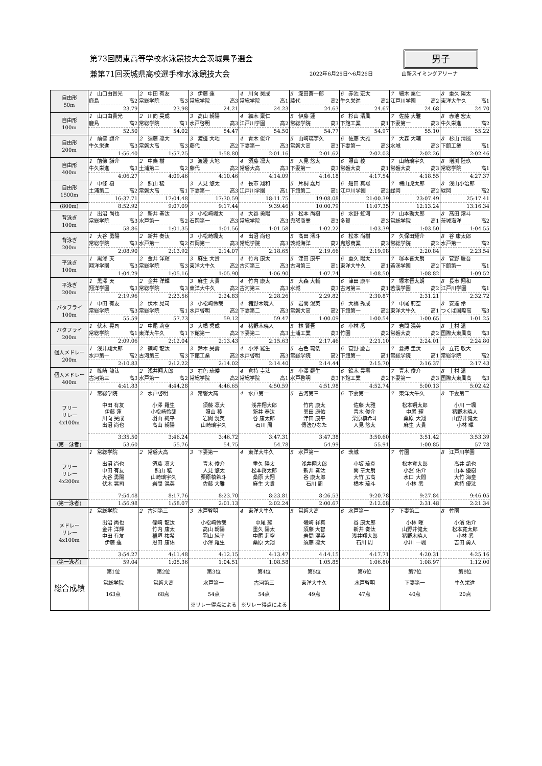男子
第73回関東高等学校水泳競技大会茨城県予選会
兼第71回茨城県高校選手権水泳競技大会
2022年6月25日～6月26日 山新スイミングアリーナ
| 自由形 50m | 1 山口由貴光 | 2 中田 有友 | 3 伊藤 蓮 | 4 川向 昊成 | 5 瀧田蒼一郎 | 6 赤池 宏太 | 7 細木 稟仁 | 8 重久 陽太 |
| | 鹿島 高2 | 常総学院 高3 | 常総学院 高3 | 常総学院 高1 | 藤代 高2 | 牛久栄進 高2 | 江戸川学園 高2 | 東洋大牛久 高1 |
| | 23.79 | 23.98 | 24.21 | 24.23 | 24.63 | 24.67 | 24.68 | 24.70 |
| 自由形 100m | 1 山口由貴光 | 2 川向 昊成 | 3 高山 朝陽 | 4 細木 稟仁 | 5 伊藤 蓮 | 6 杉山 清風 | 7 佐藤 大雅 | 8 赤池 宏太 |
| | 鹿島 高2 | 常総学院 高1 | 水戸啓明 高3 | 江戸川学園 高2 | 常総学院 高3 | 下館工業 高1 | 下妻第一 高3 | 牛久栄進 高2 |
| | 52.50 | 54.02 | 54.47 | 54.50 | 54.77 | 54.97 | 55.10 | 55.22 |
| 自由形 200m | 1 前佛 謙介 | 2 須藤 凛大 | 3 渡邊 大地 | 4 青木 俊介 | 5 山崎璃宇久 | 6 佐藤 大雅 | 7 大森 大輔 | 8 杉山 清風 |
| | 牛久栄進 高3 | 常磐大高 高3 | 藤代 高2 | 下妻第一 高3 | 常磐大高 高3 | 下妻第一 高3 | 水城 高3 | 下館工業 高1 |
| | 1:56.40 | 1:57.25 | 1:58.80 | 2:01.16 | 2:01.62 | 2:02.03 | 2:02.26 | 2:02.46 |
| 自由形 400m | 1 前佛 謙介 | 2 中條 樹 | 3 渡邊 大地 | 4 須藤 凛大 | 5 人見 悠太 | 6 照山 稜 | 7 山崎璃宇久 | 8 増渕 陸玖 |
| | 牛久栄進 高3 | 土浦第二 高2 | 藤代 高2 | 常磐大高 高3 | 下妻第一 高3 | 常磐大高 高1 | 常磐大高 高3 | 常総学院 高1 |
| | 4:06.27 | 4:09.46 | 4:10.46 | 4:14.09 | 4:16.18 | 4:17.54 | 4:18.55 | 4:27.37 |
| 自由形 1500m | 1 中條 樹 | 2 照山 稜 | 3 人見 悠太 | 4 長市 翔和 | 5 片桐 嘉月 | 6 船田 真聡 | 7 梅山虎太郎 | 8 浅山小治郎 |
| | 土浦第二 高2 | 常磐大高 高1 | 下妻第一 高3 | 江戸川学園 高1 | 下館第二 高1 | 江戸川学園 高2 | 緑岡 高2 | 緑岡 高2 |
| | 16:37.71 | 17:04.48 | 17:30.59 | 18:11.75 | 19:08.08 | 21:00.39 | 23:07.49 | 25:17.41 |
| (800m) | 8:52.92 | 9:07.09 | 9:17.44 | 9:39.46 | 10:00.79 | 11:07.35 | 12:13.24 | 13:16.34 |
| 背泳ぎ 100m | 1 出沼 尚也 | 2 新井 奏汰 | 3 小松崎颯太 | 4 大谷 勇陽 | 5 松本 尚樹 | 6 水野 虹河 | 7 山本勘太郎 | 8 髙田 澪斗 |
| | 常総学院 高3 | 水戸第一 高2 | 石岡第一 高3 | 常総学院 高3 | 鬼怒商業 高3 | 多賀 高3 | 常総学院 高1 | 茨城海洋 高2 |
| | 58.86 | 1:01.35 | 1:01.56 | 1:01.58 | 1:02.22 | 1:03.39 | 1:03.50 | 1:04.55 |
| 背泳ぎ 200m | 1 大谷 勇陽 | 2 新井 奏汰 | 3 小松崎颯太 | 4 出沼 尚也 | 5 髙田 澪斗 | 6 松本 尚樹 | 7 久保田耀介 | 8 谷 康太郎 |
| | 常総学院 高3 | 水戸第一 高2 | 石岡第一 高3 | 常総学院 高3 | 茨城海洋 高2 | 鬼怒商業 高3 | 常総学院 高2 | 水戸第一 高2 |
| | 2:08.90 | 2:13.92 | 2:14.07 | 2:18.65 | 2:19.66 | 2:19.98 | 2:20.84 | 2:23.54 |
| 平泳ぎ 100m | 1 黒澤 天 | 2 金井 洋輝 | 3 麻生 大貴 | 4 竹内 康太 | 5 津田 康平 | 6 重久 陽太 | 7 塚本晋太朗 | 8 菅野 慶吾 |
| | 翔洋学園 高3 | 常総学院 高3 | 東洋大牛久 高2 | 古河第三 高3 | 古河第三 高1 | 東洋大牛久 高1 | 若溪学園 高2 | 下館第一 高1 |
| | 1:04.29 | 1:05.16 | 1:05.90 | 1:06.90 | 1:07.74 | 1:08.50 | 1:08.82 | 1:09.52 |
| 平泳ぎ 200m | 1 黒澤 天 | 2 金井 洋輝 | 3 麻生 大貴 | 4 竹内 康太 | 5 大森 大輔 | 6 津田 康平 | 7 塚本晋太朗 | 8 長市 翔和 |
| | 翔洋学園 高3 | 常総学院 高3 | 東洋大牛久 高2 | 古河第三 高3 | 水城 高3 | 古河第三 高1 | 若溪学園 高2 | 江戸川学園 高1 |
| | 2:19.96 | 2:23.56 | 2:24.83 | 2:28.26 | 2:29.82 | 2:30.87 | 2:31.21 | 2:32.72 |
| バタフライ 100m | 1 中田 有友 | 2 伏木 晃司 | 3 小松崎怜哉 | 4 猪野木暁人 | 5 岩間 滉英 | 6 大橋 秀成 | 7 中尾 莉空 | 8 安達 伶 |
| | 常総学院 高3 | 常総学院 高1 | 水戸啓明 高2 | 下妻第二 高3 | 常磐大高 高2 | 下館第一 高2 | 東洋大牛久 高1 | つくば国際高 高3 |
| | 55.59 | 57.73 | 59.12 | 59.47 | 1:00.09 | 1:00.54 | 1:00.65 | 1:01.25 |
| バタフライ 200m | 1 伏木 晃司 | 2 中尾 莉空 | 3 大橋 秀成 | 4 猪野木暁人 | 5 林 賢吾 | 6 小林 悉 | 7 岩間 滉英 | 8 上村 温 |
| | 常総学院 高1 | 東洋大牛久 高1 | 下館第一 高2 | 下妻第二 高3 | 土浦工業 高3 | 竹園 高2 | 常磐大高 高2 | 国際大東風高 高3 |
| | 2:09.06 | 2:12.04 | 2:13.43 | 2:15.63 | 2:17.46 | 2:21.10 | 2:24.01 | 2:24.80 |
| 個人メドレー 200m | 1 浅井翔大郎 | 2 篠崎 龍汰 | 3 鈴木 昊壽 | 4 小澤 羅生 | 5 右色 琉倭 | 6 菅野 慶吾 | 7 倉持 圭汰 | 8 立花 敬大 |
| | 水戸第一 高2 | 古河第三 高3 | 下館工業 高2 | 水戸啓明 高3 | 常総学院 高2 | 下館第一 高1 | 常総学院 高1 | 常総学院 高2 |
| | 2:10.83 | 2:12.22 | 2:14.02 | 2:14.40 | 2:14.44 | 2:15.70 | 2:16.37 | 2:17.43 |
| 個人メドレー 400m | 1 篠崎 龍汰 | 2 浅井翔大郎 | 3 右色 琉倭 | 4 倉持 圭汰 | 5 小澤 羅生 | 6 鈴木 昊壽 | 7 青木 俊介 | 8 上村 温 |
| | 古河第三 高3 | 水戸第一 高2 | 常総学院 高2 | 常総学院 高1 | 水戸啓明 高3 | 下館工業 高2 | 下妻第一 高3 | 国際大東風高 高3 |
| | 4:41.83 | 4:44.28 | 4:46.65 | 4:50.59 | 4:51.98 | 4:52.74 | 5:00.13 | 5:02.42 |
| フリー リレー 4x100m | 1 常総学院 | 2 水戸啓明 | 3 常磐大高 | 4 水戸第一 | 5 古河第三 | 6 下妻第一 | 7 東洋大牛久 | 8 下妻第二 |
| | 中田 有友 伊藤 蓮 川向 昊成 出沼 尚也 | 小澤 羅生 小松崎怜哉 羽山 純平 高山 朝陽 | 須藤 凛大 照山 稜 岩間 滉英 山崎璃宇久 | 浅井翔大郎 新井 奏汰 谷 康太郎 石川 周 | 竹内 康太 恩田 康佑 津田 康平 傳法ひなた | 佐藤 大雅 青木 俊介 栗原槙希斗 人見 悠太 | 松本朔太郎 中尾 耀 桑原 大翔 麻生 大貴 | 小川 一颯 猪野木暁人 山野井健太 小林 暉 |
| | 3:35.50 | 3:46.24 | 3:46.72 | 3:47.31 | 3:47.38 | 3:50.60 | 3:51.42 | 3:53.39 |
| (第一泳者) | 53.60 | 55.76 | 54.75 | 54.78 | 54.99 | 55.91 | 1:00.85 | 57.78 |
| フリー リレー 4x200m | 1 常総学院 | 2 常磐大高 | 3 下妻第一 | 4 東洋大牛久 | 5 水戸第一 | 6 茨城 | 7 竹園 | 8 江戸川学園 |
| | 出沼 尚也 中田 有友 大谷 勇陽 伏木 晃司 | 須藤 凛大 照山 稜 山崎璃宇久 岩間 滉英 | 青木 俊介 人見 悠太 栗原槙希斗 佐藤 大雅 | 重久 陽太 松本朔太郎 桑原 大翔 麻生 大貴 | 浅井翔大郎 新井 奏汰 谷 康太郎 石川 周 | 小坂 琉真 関 章太朗 大竹 広高 橋本 琉斗 | 松本寛太郎 小濱 佑介 水口 大閒 小林 悉 | 高井 凱也 山本 優樹 大竹 海皇 倉持 優汰 |
| | 7:54.48 | 8:17.76 | 8:23.70 | 8:23.81 | 8:26.53 | 9:20.78 | 9:27.84 | 9:46.05 |
| (第一泳者) | 1:56.98 | 1:58.07 | 2:01.13 | 2:02.24 | 2:00.67 | 2:12.08 | 2:31.48 | 2:21.34 |
| メドレー リレー 4x100m | 1 常総学院 | 2 古河第三 | 3 水戸啓明 | 4 東洋大牛久 | 5 常磐大高 | 6 水戸第一 | 7 下妻第二 | 8 竹園 |
| | 出沼 尚也 金井 洋輝 中田 有友 伊藤 蓮 | 篠崎 龍汰 竹内 康太 稲垣 祐希 恩田 康佑 | 小松崎怜哉 高山 朝陽 羽山 純平 小澤 羅生 | 中尾 耀 重久 陽太 中尾 莉空 桑原 大翔 | 磯崎 祥真 須藤 大智 岩間 滉英 須藤 凛大 | 谷 康太郎 新井 奏汰 浅井翔大郎 石川 周 | 小林 暉 山野井健太 猪野木暁人 小川 一颯 | 小濱 佑介 松本寛太郎 小林 悉 吉田 勇人 |
| | 3:54.27 | 4:11.48 | 4:12.15 | 4:13.47 | 4:14.15 | 4:17.71 | 4:20.31 | 4:25.16 |
| (第一泳者) | 59.04 | 1:05.36 | 1:04.51 | 1:08.58 | 1:05.85 | 1:06.80 | 1:08.97 | 1:12.00 |
| 総合成績 | 第1位 | 第2位 | 第3位 | 第4位 | 第5位 | 第6位 | 第7位 | 第8位 |
| | 常総学院 | 常磐大高 | 水戸第一 | 古河第三 | 東洋大牛久 | 水戸啓明 | 下妻第一 | 牛久栄進 |
| | 163点 | 68点 | 54点 | 54点 | 49点 | 47点 | 40点 | 20点 |
| | | | ※リレー得点による | ※リレー得点による | | | | |